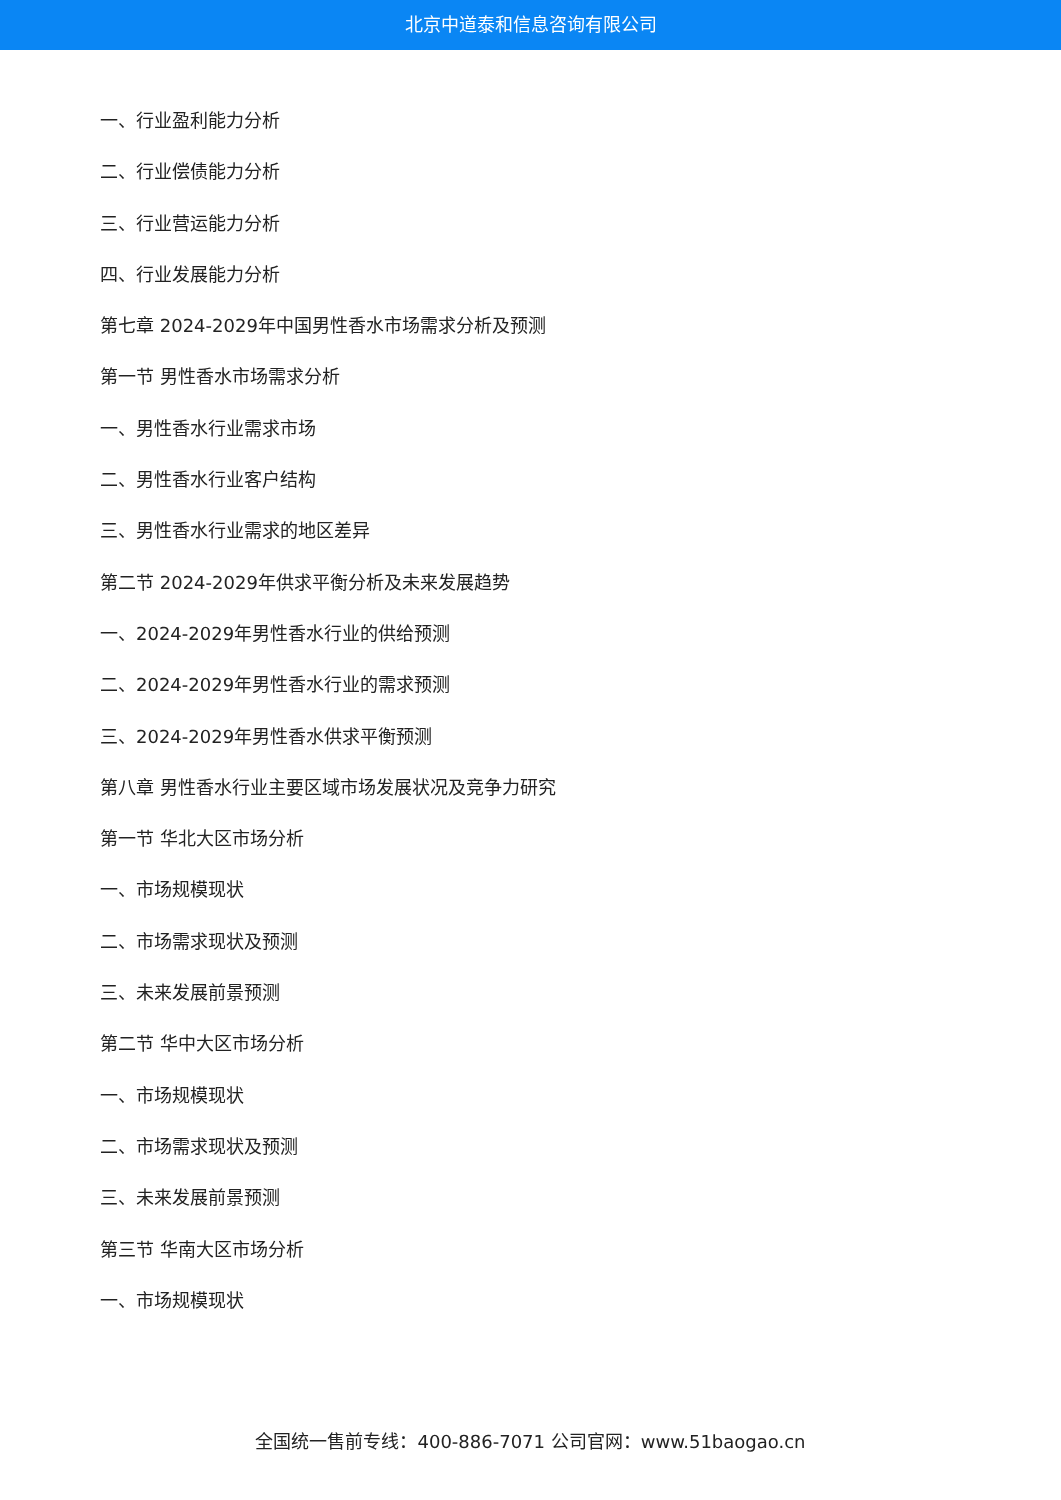北京中道泰和信息咨询有限公司
一、行业盈利能力分析
二、行业偿债能力分析
三、行业营运能力分析
四、行业发展能力分析
第七章 2024-2029年中国男性香水市场需求分析及预测
第一节 男性香水市场需求分析
一、男性香水行业需求市场
二、男性香水行业客户结构
三、男性香水行业需求的地区差异
第二节 2024-2029年供求平衡分析及未来发展趋势
一、2024-2029年男性香水行业的供给预测
二、2024-2029年男性香水行业的需求预测
三、2024-2029年男性香水供求平衡预测
第八章 男性香水行业主要区域市场发展状况及竞争力研究
第一节 华北大区市场分析
一、市场规模现状
二、市场需求现状及预测
三、未来发展前景预测
第二节 华中大区市场分析
一、市场规模现状
二、市场需求现状及预测
三、未来发展前景预测
第三节 华南大区市场分析
一、市场规模现状
全国统一售前专线：400-886-7071 公司官网：www.51baogao.cn